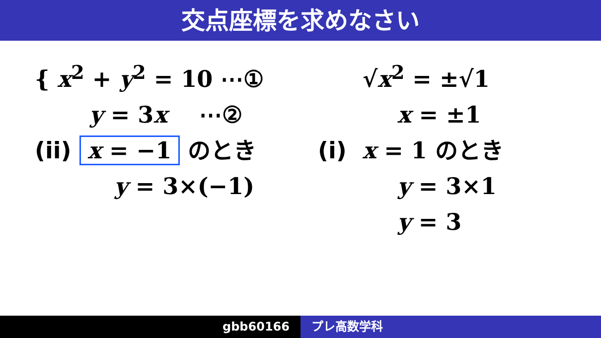交点座標を求めなさい
{ x<sup>2</sup> + y<sup>2</sup> = 10 ⋯①
y = 3x ⋯②
(ii) x = −1 のとき
y = 3×(−1)
√x<sup>2</sup> = ±√1
x = ±1
(i) x = 1 のとき
y = 3×1
y = 3
gbb60166 プレ高数学科